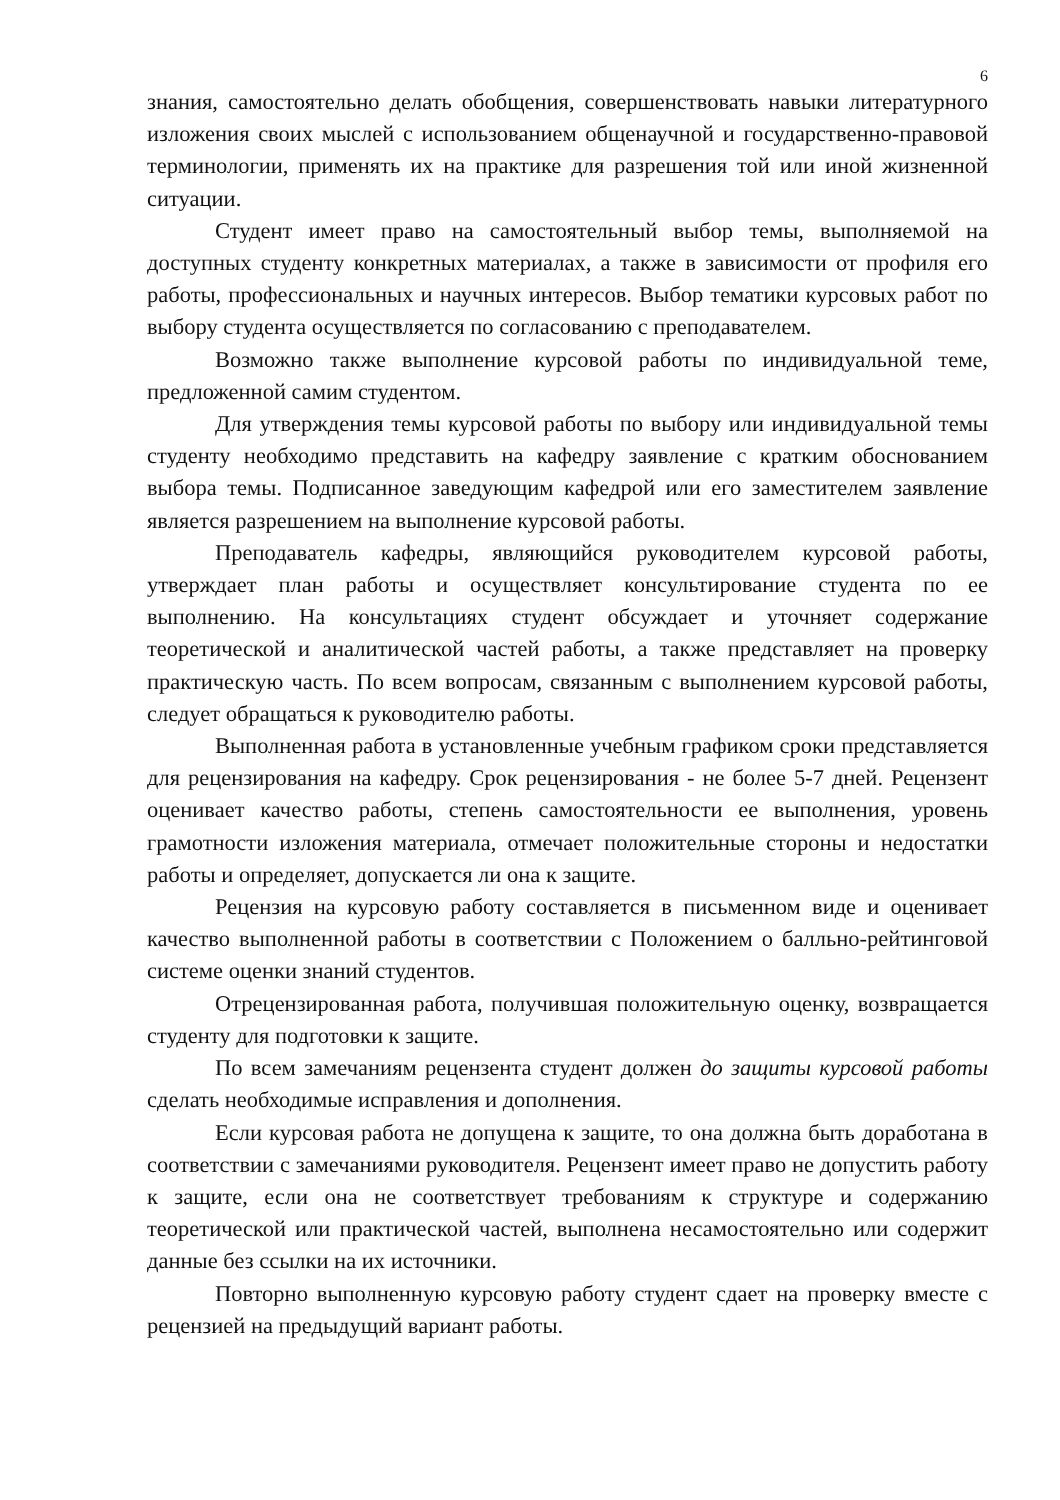6
знания, самостоятельно делать обобщения, совершенствовать навыки литературного изложения своих мыслей с использованием общенаучной и государственно-правовой терминологии, применять их на практике для разрешения той или иной жизненной ситуации.
Студент имеет право на самостоятельный выбор темы, выполняемой на доступных студенту конкретных материалах, а также в зависимости от профиля его работы, профессиональных и научных интересов. Выбор тематики курсовых работ по выбору студента осуществляется по согласованию с преподавателем.
Возможно также выполнение курсовой работы по индивидуальной теме, предложенной самим студентом.
Для утверждения темы курсовой работы по выбору или индивидуальной темы студенту необходимо представить на кафедру заявление с кратким обоснованием выбора темы. Подписанное заведующим кафедрой или его заместителем заявление является разрешением на выполнение курсовой работы.
Преподаватель кафедры, являющийся руководителем курсовой работы, утверждает план работы и осуществляет консультирование студента по ее выполнению. На консультациях студент обсуждает и уточняет содержание теоретической и аналитической частей работы, а также представляет на проверку практическую часть. По всем вопросам, связанным с выполнением курсовой работы, следует обращаться к руководителю работы.
Выполненная работа в установленные учебным графиком сроки представляется для рецензирования на кафедру. Срок рецензирования - не более 5-7 дней. Рецензент оценивает качество работы, степень самостоятельности ее выполнения, уровень грамотности изложения материала, отмечает положительные стороны и недостатки работы и определяет, допускается ли она к защите.
Рецензия на курсовую работу составляется в письменном виде и оценивает качество выполненной работы в соответствии с Положением о балльно-рейтинговой системе оценки знаний студентов.
Отрецензированная работа, получившая положительную оценку, возвращается студенту для подготовки к защите.
По всем замечаниям рецензента студент должен до защиты курсовой работы сделать необходимые исправления и дополнения.
Если курсовая работа не допущена к защите, то она должна быть доработана в соответствии с замечаниями руководителя. Рецензент имеет право не допустить работу к защите, если она не соответствует требованиям к структуре и содержанию теоретической или практической частей, выполнена несамостоятельно или содержит данные без ссылки на их источники.
Повторно выполненную курсовую работу студент сдает на проверку вместе с рецензией на предыдущий вариант работы.